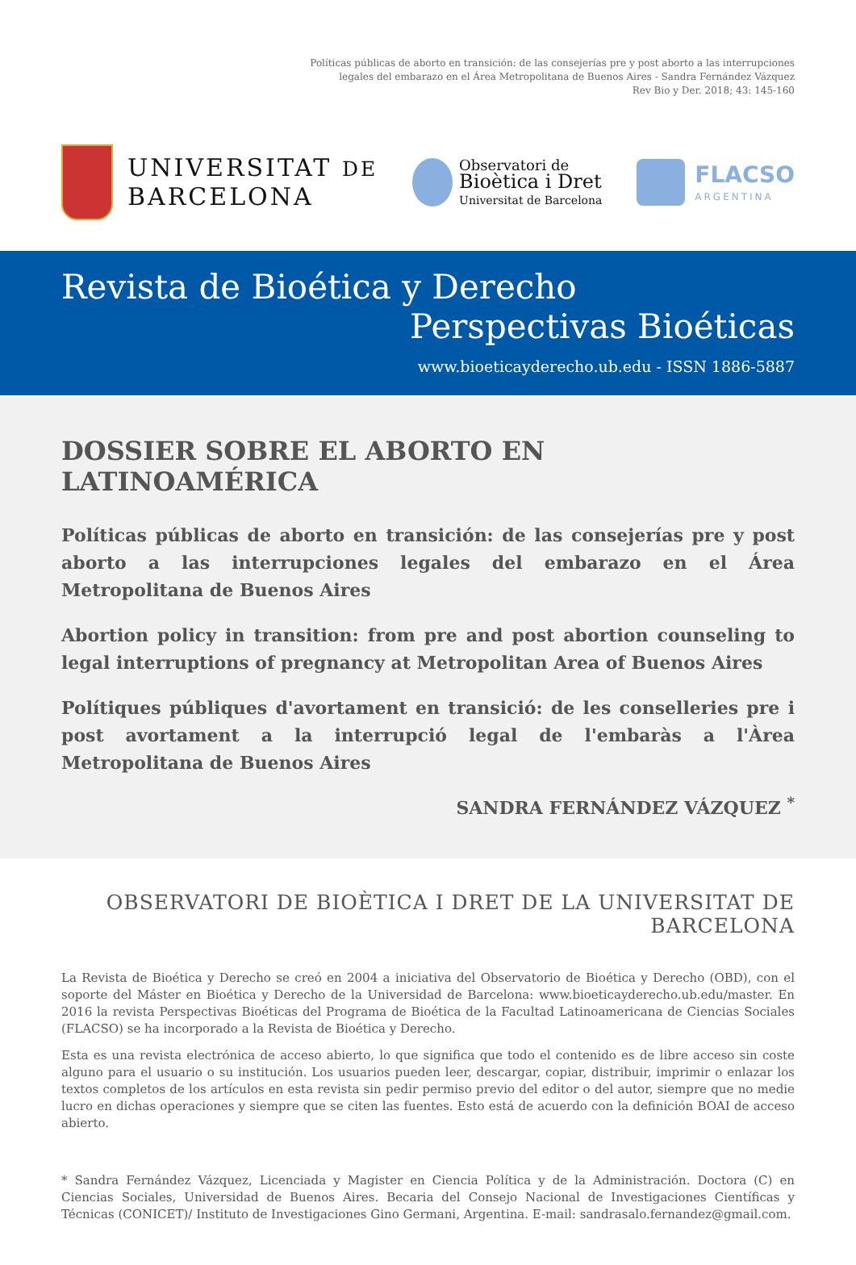Políticas públicas de aborto en transición: de las consejerías pre y post aborto a las interrupciones
legales del embarazo en el Área Metropolitana de Buenos Aires - Sandra Fernández Vázquez
Rev Bio y Der. 2018; 43: 145-160
UNIVERSITAT DE
BARCELONA
Observatori de
Bioètica i Dret
Universitat de Barcelona
FLACSO
ARGENTINA
Revista de Bioética y Derecho
Perspectivas Bioéticas
www.bioeticayderecho.ub.edu - ISSN 1886-5887
DOSSIER SOBRE EL ABORTO EN LATINOAMÉRICA
Políticas públicas de aborto en transición: de las consejerías pre y post aborto a las interrupciones legales del embarazo en el Área Metropolitana de Buenos Aires
Abortion policy in transition: from pre and post abortion counseling to legal interruptions of pregnancy at Metropolitan Area of Buenos Aires
Polítiques públiques d'avortament en transició: de les conselleries pre i post avortament a la interrupció legal de l'embaràs a l'Àrea Metropolitana de Buenos Aires
SANDRA FERNÁNDEZ VÁZQUEZ <sup>*</sup>
OBSERVATORI DE BIOÈTICA I DRET DE LA UNIVERSITAT DE BARCELONA
La Revista de Bioética y Derecho se creó en 2004 a iniciativa del Observatorio de Bioética y Derecho (OBD), con el soporte del Máster en Bioética y Derecho de la Universidad de Barcelona: www.bioeticayderecho.ub.edu/master. En 2016 la revista Perspectivas Bioéticas del Programa de Bioética de la Facultad Latinoamericana de Ciencias Sociales (FLACSO) se ha incorporado a la Revista de Bioética y Derecho.
Esta es una revista electrónica de acceso abierto, lo que significa que todo el contenido es de libre acceso sin coste alguno para el usuario o su institución. Los usuarios pueden leer, descargar, copiar, distribuir, imprimir o enlazar los textos completos de los artículos en esta revista sin pedir permiso previo del editor o del autor, siempre que no medie lucro en dichas operaciones y siempre que se citen las fuentes. Esto está de acuerdo con la definición BOAI de acceso abierto.
* Sandra Fernández Vázquez, Licenciada y Magister en Ciencia Política y de la Administración. Doctora (C) en Ciencias Sociales, Universidad de Buenos Aires. Becaria del Consejo Nacional de Investigaciones Científicas y Técnicas (CONICET)/ Instituto de Investigaciones Gino Germani, Argentina. E-mail: sandrasalo.fernandez@gmail.com.